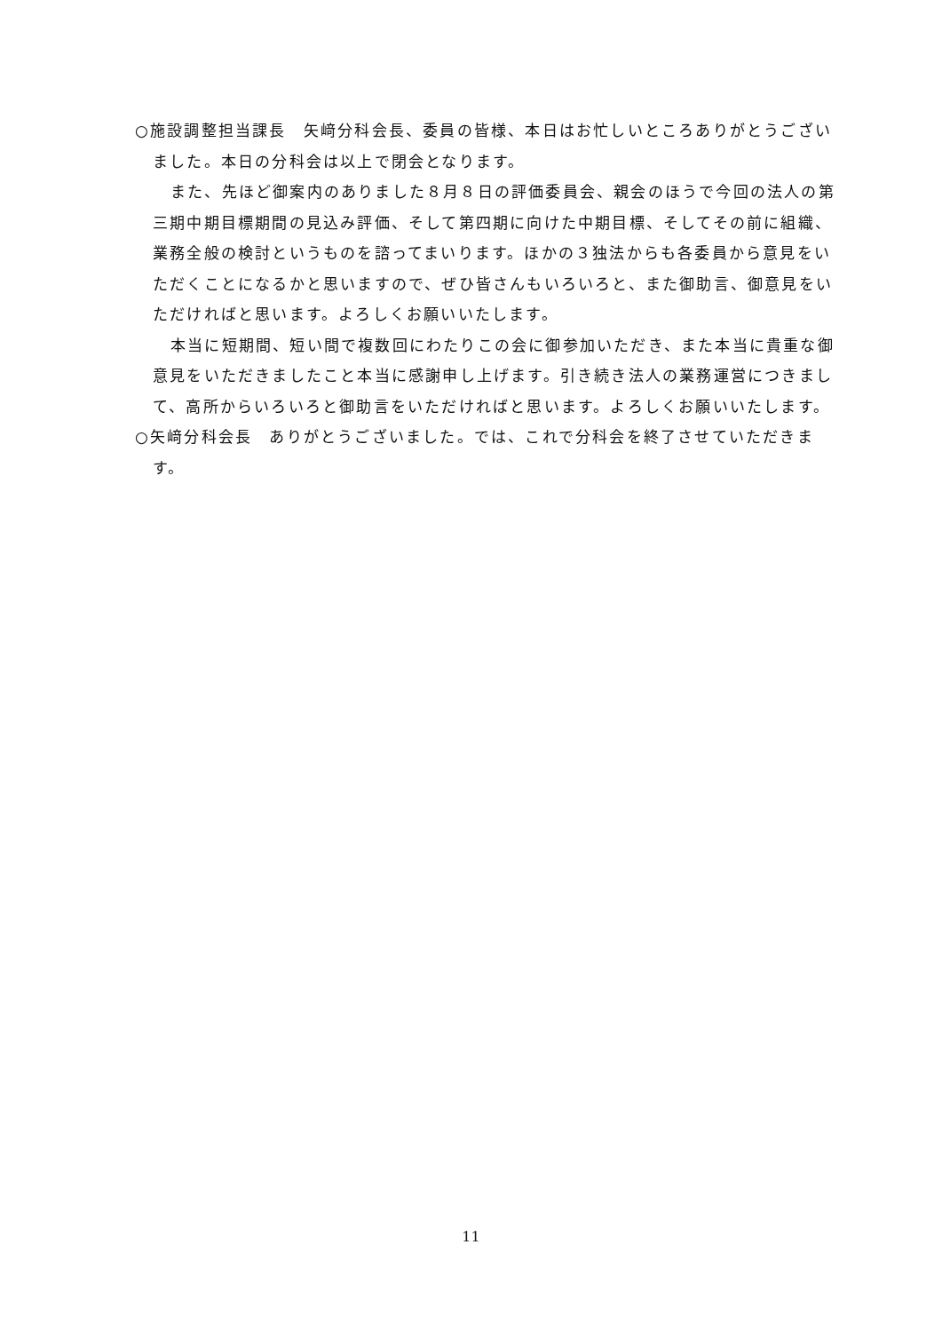○施設調整担当課長　矢﨑分科会長、委員の皆様、本日はお忙しいところありがとうございました。本日の分科会は以上で閉会となります。
また、先ほど御案内のありました８月８日の評価委員会、親会のほうで今回の法人の第三期中期目標期間の見込み評価、そして第四期に向けた中期目標、そしてその前に組織、業務全般の検討というものを諮ってまいります。ほかの３独法からも各委員から意見をいただくことになるかと思いますので、ぜひ皆さんもいろいろと、また御助言、御意見をいただければと思います。よろしくお願いいたします。
本当に短期間、短い間で複数回にわたりこの会に御参加いただき、また本当に貴重な御意見をいただきましたこと本当に感謝申し上げます。引き続き法人の業務運営につきまして、高所からいろいろと御助言をいただければと思います。よろしくお願いいたします。
○矢﨑分科会長　ありがとうございました。では、これで分科会を終了させていただきます。
11